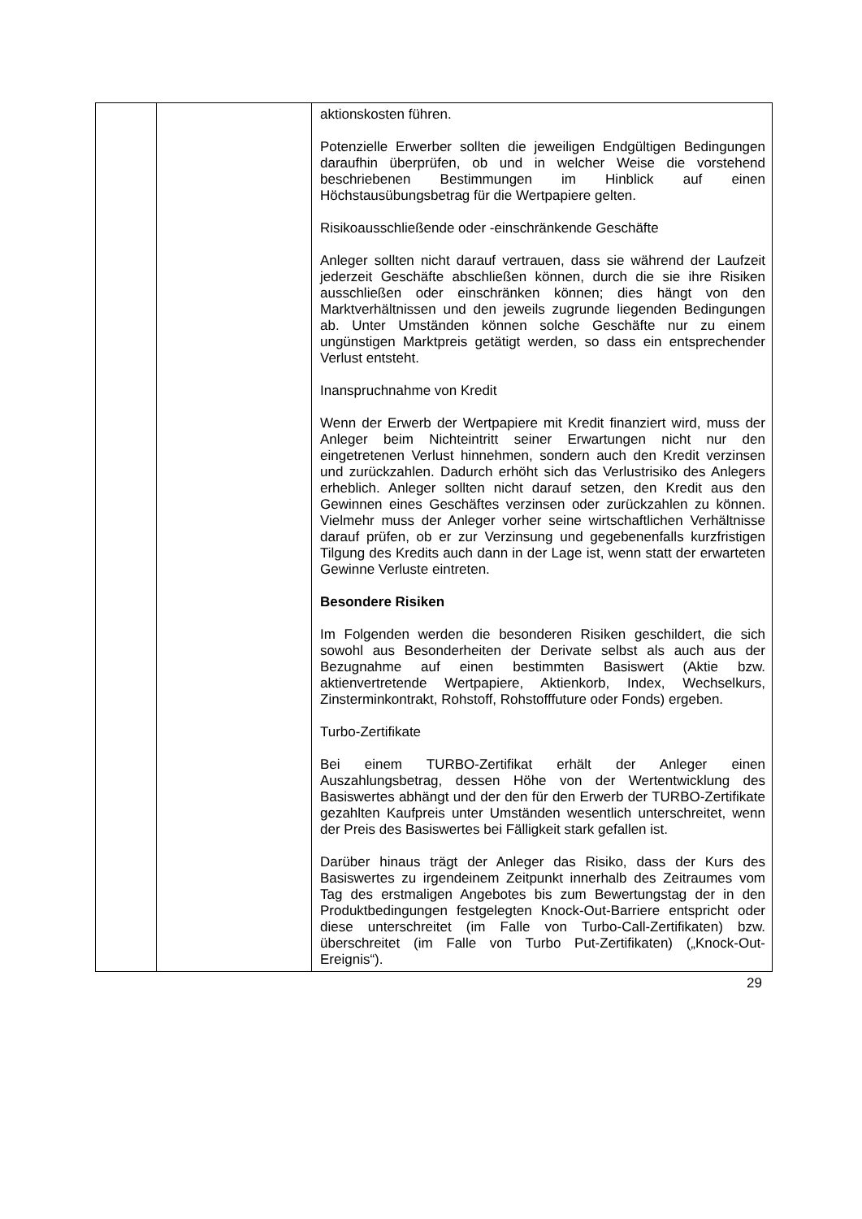| | | aktionskosten führen. Potenzielle Erwerber sollten die jeweiligen Endgültigen Bedingungen daraufhin überprüfen, ob und in welcher Weise die vorstehend beschriebenen Bestimmungen im Hinblick auf einen Höchstausübungsbetrag für die Wertpapiere gelten. Risikoausschließende oder -einschränkende Geschäfte Anleger sollten nicht darauf vertrauen, dass sie während der Laufzeit jederzeit Geschäfte abschließen können, durch die sie ihre Risiken ausschließen oder einschränken können; dies hängt von den Marktverhältnissen und den jeweils zugrunde liegenden Bedingungen ab. Unter Umständen können solche Geschäfte nur zu einem ungünstigen Marktpreis getätigt werden, so dass ein entsprechender Verlust entsteht. Inanspruchnahme von Kredit Wenn der Erwerb der Wertpapiere mit Kredit finanziert wird, muss der Anleger beim Nichteintritt seiner Erwartungen nicht nur den eingetretenen Verlust hinnehmen, sondern auch den Kredit verzinsen und zurückzahlen. Dadurch erhöht sich das Verlustrisiko des Anlegers erheblich. Anleger sollten nicht darauf setzen, den Kredit aus den Gewinnen eines Geschäftes verzinsen oder zurückzahlen zu können. Vielmehr muss der Anleger vorher seine wirtschaftlichen Verhältnisse darauf prüfen, ob er zur Verzinsung und gegebenenfalls kurzfristigen Tilgung des Kredits auch dann in der Lage ist, wenn statt der erwarteten Gewinne Verluste eintreten. Besondere Risiken Im Folgenden werden die besonderen Risiken geschildert, die sich sowohl aus Besonderheiten der Derivate selbst als auch aus der Bezugnahme auf einen bestimmten Basiswert (Aktie bzw. aktienvertretende Wertpapiere, Aktienkorb, Index, Wechselkurs, Zinsterminkontrakt, Rohstoff, Rohstofffuture oder Fonds) ergeben. Turbo-Zertifikate Bei einem TURBO-Zertifikat erhält der Anleger einen Auszahlungsbetrag, dessen Höhe von der Wertentwicklung des Basiswertes abhängt und der den für den Erwerb der TURBO-Zertifikate gezahlten Kaufpreis unter Umständen wesentlich unterschreitet, wenn der Preis des Basiswertes bei Fälligkeit stark gefallen ist. Darüber hinaus trägt der Anleger das Risiko, dass der Kurs des Basiswertes zu irgendeinem Zeitpunkt innerhalb des Zeitraumes vom Tag des erstmaligen Angebotes bis zum Bewertungstag der in den Produktbedingungen festgelegten Knock-Out-Barriere entspricht oder diese unterschreitet (im Falle von Turbo-Call-Zertifikaten) bzw. überschreitet (im Falle von Turbo Put-Zertifikaten) („Knock-Out-Ereignis“). |
29